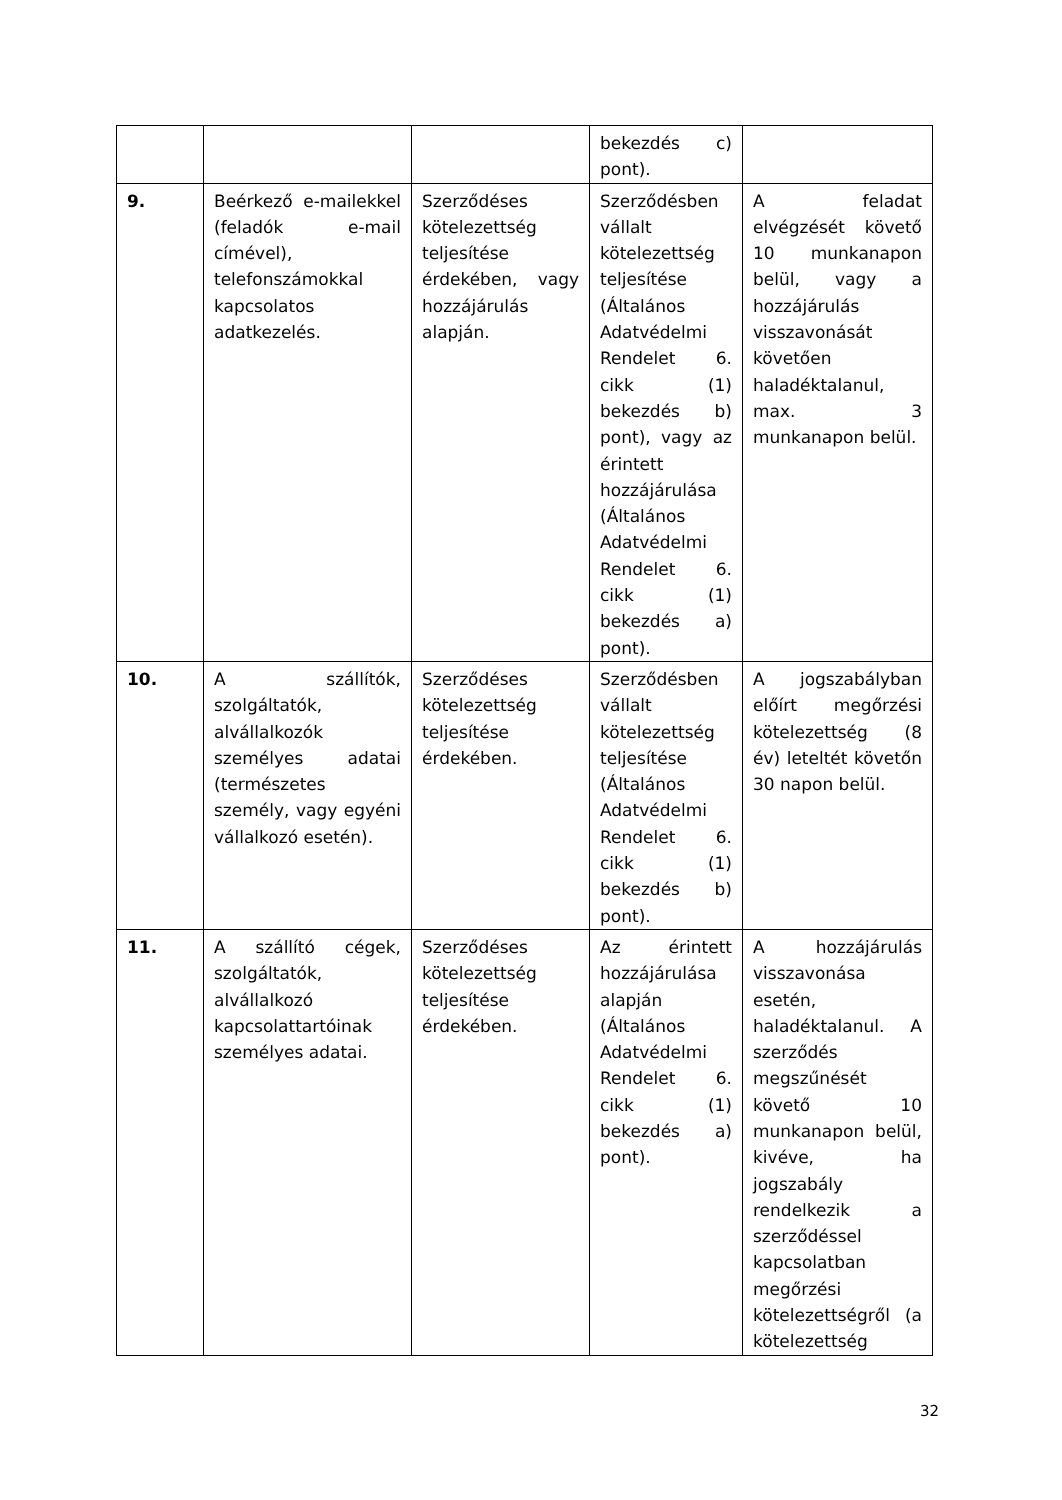| | | | bekezdés c) pont). | |
| 9. | Beérkező e-mailekkel (feladók e-mail címével), telefonszámokkal kapcsolatos adatkezelés. | Szerződéses kötelezettség teljesítése érdekében, vagy hozzájárulás alapján. | Szerződésben vállalt kötelezettség teljesítése (Általános Adatvédelmi Rendelet 6. cikk (1) bekezdés b) pont), vagy az érintett hozzájárulása (Általános Adatvédelmi Rendelet 6. cikk (1) bekezdés a) pont). | A feladat elvégzését követő 10 munkanapon belül, vagy a hozzájárulás visszavonását követően haladéktalanul, max. 3 munkanapon belül. |
| 10. | A szállítók, szolgáltatók, alvállalkozók személyes adatai (természetes személy, vagy egyéni vállalkozó esetén). | Szerződéses kötelezettség teljesítése érdekében. | Szerződésben vállalt kötelezettség teljesítése (Általános Adatvédelmi Rendelet 6. cikk (1) bekezdés b) pont). | A jogszabályban előírt megőrzési kötelezettség (8 év) leteltét követőn 30 napon belül. |
| 11. | A szállító cégek, szolgáltatók, alvállalkozó kapcsolattartóinak személyes adatai. | Szerződéses kötelezettség teljesítése érdekében. | Az érintett hozzájárulása alapján (Általános Adatvédelmi Rendelet 6. cikk (1) bekezdés a) pont). | A hozzájárulás visszavonása esetén, haladéktalanul. A szerződés megszűnését követő 10 munkanapon belül, kivéve, ha jogszabály rendelkezik a szerződéssel kapcsolatban megőrzési kötelezettségről (a kötelezettség |
32